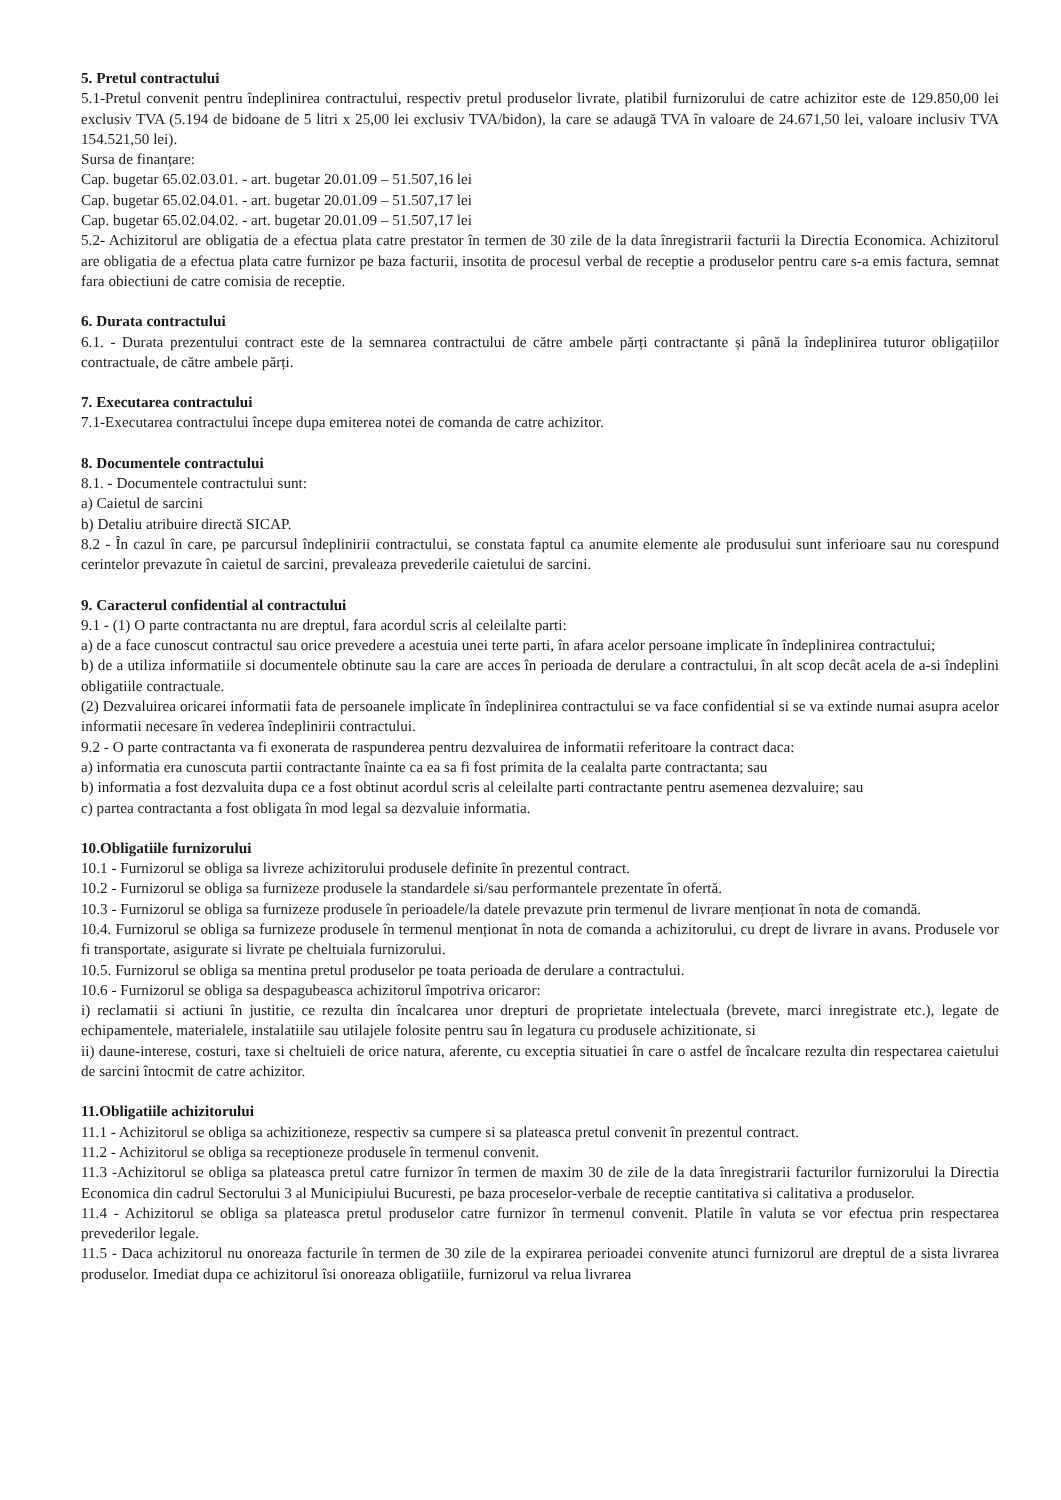5. Pretul contractului
5.1-Pretul convenit pentru îndeplinirea contractului, respectiv pretul produselor livrate, platibil furnizorului de catre achizitor este de 129.850,00 lei exclusiv TVA (5.194 de bidoane de 5 litri x 25,00 lei exclusiv TVA/bidon), la care se adaugă TVA în valoare de 24.671,50 lei, valoare inclusiv TVA 154.521,50 lei).
Sursa de finanțare:
Cap. bugetar 65.02.03.01. - art. bugetar 20.01.09 – 51.507,16 lei
Cap. bugetar 65.02.04.01. - art. bugetar 20.01.09 – 51.507,17 lei
Cap. bugetar 65.02.04.02. - art. bugetar 20.01.09 – 51.507,17 lei
5.2- Achizitorul are obligatia de a efectua plata catre prestator în termen de 30 zile de la data înregistrarii facturii la Directia Economica. Achizitorul are obligatia de a efectua plata catre furnizor pe baza facturii, insotita de procesul verbal de receptie a produselor pentru care s-a emis factura, semnat fara obiectiuni de catre comisia de receptie.
6. Durata contractului
6.1. - Durata prezentului contract este de la semnarea contractului de către ambele părți contractante și până la îndeplinirea tuturor obligațiilor contractuale, de către ambele părți.
7. Executarea contractului
7.1-Executarea contractului începe dupa emiterea notei de comanda de catre achizitor.
8. Documentele contractului
8.1. - Documentele contractului sunt:
a) Caietul de sarcini
b) Detaliu atribuire directă SICAP.
8.2 - În cazul în care, pe parcursul îndeplinirii contractului, se constata faptul ca anumite elemente ale produsului sunt inferioare sau nu corespund cerintelor prevazute în caietul de sarcini, prevaleaza prevederile caietului de sarcini.
9. Caracterul confidential al contractului
9.1 - (1) O parte contractanta nu are dreptul, fara acordul scris al celeilalte parti:
a) de a face cunoscut contractul sau orice prevedere a acestuia unei terte parti, în afara acelor persoane implicate în îndeplinirea contractului;
b) de a utiliza informatiile si documentele obtinute sau la care are acces în perioada de derulare a contractului, în alt scop decât acela de a-si îndeplini obligatiile contractuale.
(2) Dezvaluirea oricarei informatii fata de persoanele implicate în îndeplinirea contractului se va face confidential si se va extinde numai asupra acelor informatii necesare în vederea îndeplinirii contractului.
9.2 - O parte contractanta va fi exonerata de raspunderea pentru dezvaluirea de informatii referitoare la contract daca:
a) informatia era cunoscuta partii contractante înainte ca ea sa fi fost primita de la cealalta parte contractanta; sau
b) informatia a fost dezvaluita dupa ce a fost obtinut acordul scris al celeilalte parti contractante pentru asemenea dezvaluire; sau
c) partea contractanta a fost obligata în mod legal sa dezvaluie informatia.
10.Obligatiile furnizorului
10.1 - Furnizorul se obliga sa livreze achizitorului produsele definite în prezentul contract.
10.2 - Furnizorul se obliga sa furnizeze produsele la standardele si/sau performantele prezentate în ofertă.
10.3 - Furnizorul se obliga sa furnizeze produsele în perioadele/la datele prevazute prin termenul de livrare menționat în nota de comandă.
10.4. Furnizorul se obliga sa furnizeze produsele în termenul menționat în nota de comanda a achizitorului, cu drept de livrare in avans. Produsele vor fi transportate, asigurate si livrate pe cheltuiala furnizorului.
10.5. Furnizorul se obliga sa mentina pretul produselor pe toata perioada de derulare a contractului.
10.6 - Furnizorul se obliga sa despagubeasca achizitorul împotriva oricaror:
i) reclamatii si actiuni în justitie, ce rezulta din încalcarea unor drepturi de proprietate intelectuala (brevete, marci inregistrate etc.), legate de echipamentele, materialele, instalatiile sau utilajele folosite pentru sau în legatura cu produsele achizitionate, si
ii) daune-interese, costuri, taxe si cheltuieli de orice natura, aferente, cu exceptia situatiei în care o astfel de încalcare rezulta din respectarea caietului de sarcini întocmit de catre achizitor.
11.Obligatiile achizitorului
11.1 - Achizitorul se obliga sa achizitioneze, respectiv sa cumpere si sa plateasca pretul convenit în prezentul contract.
11.2 - Achizitorul se obliga sa receptioneze produsele în termenul convenit.
11.3 -Achizitorul se obliga sa plateasca pretul catre furnizor în termen de maxim 30 de zile de la data înregistrarii facturilor furnizorului la Directia Economica din cadrul Sectorului 3 al Municipiului Bucuresti, pe baza proceselor-verbale de receptie cantitativa si calitativa a produselor.
11.4 - Achizitorul se obliga sa plateasca pretul produselor catre furnizor în termenul convenit. Platile în valuta se vor efectua prin respectarea prevederilor legale.
11.5 - Daca achizitorul nu onoreaza facturile în termen de 30 zile de la expirarea perioadei convenite atunci furnizorul are dreptul de a sista livrarea produselor. Imediat dupa ce achizitorul îsi onoreaza obligatiile, furnizorul va relua livrarea